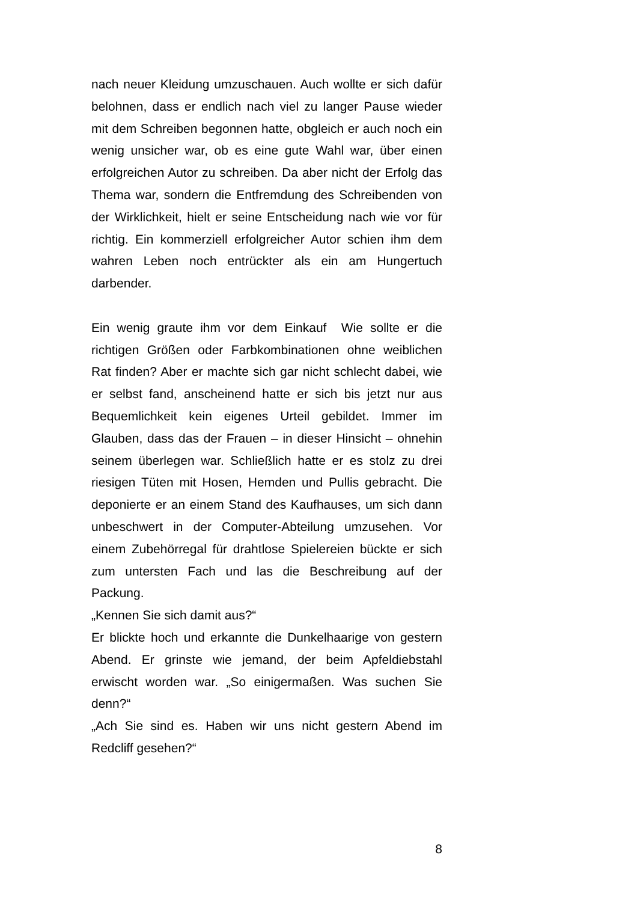nach neuer Kleidung umzuschauen. Auch wollte er sich dafür belohnen, dass er endlich nach viel zu langer Pause wieder mit dem Schreiben begonnen hatte, obgleich er auch noch ein wenig unsicher war, ob es eine gute Wahl war, über einen erfolgreichen Autor zu schreiben. Da aber nicht der Erfolg das Thema war, sondern die Entfremdung des Schreibenden von der Wirklichkeit, hielt er seine Entscheidung nach wie vor für richtig. Ein kommerziell erfolgreicher Autor schien ihm dem wahren Leben noch entrückter als ein am Hungertuch darbender.
Ein wenig graute ihm vor dem Einkauf Wie sollte er die richtigen Größen oder Farbkombinationen ohne weiblichen Rat finden? Aber er machte sich gar nicht schlecht dabei, wie er selbst fand, anscheinend hatte er sich bis jetzt nur aus Bequemlichkeit kein eigenes Urteil gebildet. Immer im Glauben, dass das der Frauen – in dieser Hinsicht – ohnehin seinem überlegen war. Schließlich hatte er es stolz zu drei riesigen Tüten mit Hosen, Hemden und Pullis gebracht. Die deponierte er an einem Stand des Kaufhauses, um sich dann unbeschwert in der Computer-Abteilung umzusehen. Vor einem Zubehörregal für drahtlose Spielereien bückte er sich zum untersten Fach und las die Beschreibung auf der Packung.
„Kennen Sie sich damit aus?“
Er blickte hoch und erkannte die Dunkelhaarige von gestern Abend. Er grinste wie jemand, der beim Apfeldiebstahl erwischt worden war. „So einigermaßen. Was suchen Sie denn?“
„Ach Sie sind es. Haben wir uns nicht gestern Abend im Redcliff gesehen?“
8